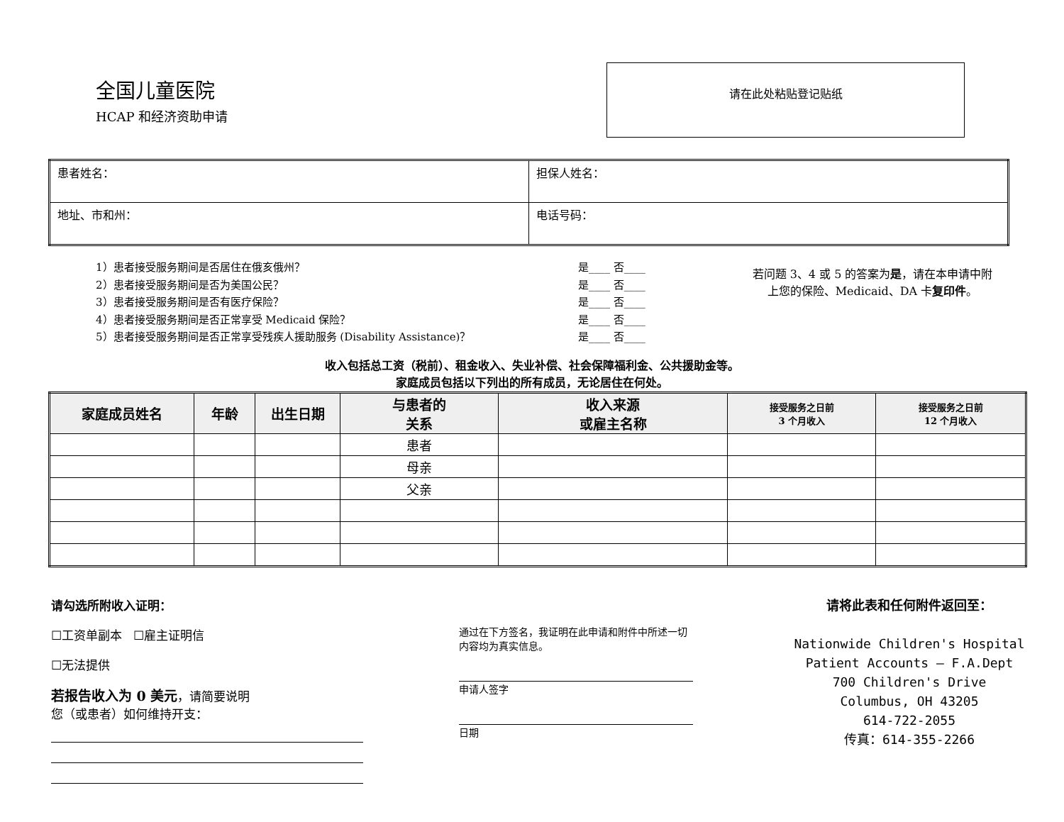全国儿童医院
HCAP 和经济资助申请
请在此处粘贴登记贴纸
| 患者姓名： | 担保人姓名： |
| 地址、市和州： | 电话号码： |
1）患者接受服务期间是否居住在俄亥俄州？
2）患者接受服务期间是否为美国公民？
3）患者接受服务期间是否有医疗保险？
4）患者接受服务期间是否正常享受 Medicaid 保险？
5）患者接受服务期间是否正常享受残疾人援助服务 (Disability Assistance)？
是____ 否____
是____ 否____
是____ 否____
是____ 否____
是____ 否____
若问题 3、4 或 5 的答案为是，请在本申请中附上您的保险、Medicaid、DA 卡复印件。
收入包括总工资（税前）、租金收入、失业补偿、社会保障福利金、公共援助金等。
家庭成员包括以下列出的所有成员，无论居住在何处。
| 家庭成员姓名 | 年龄 | 出生日期 | 与患者的 关系 | 收入来源 或雇主名称 | 接受服务之日前 3 个月收入 | 接受服务之日前 12 个月收入 |
| --- | --- | --- | --- | --- | --- | --- |
| | | | 患者 | | | |
| | | | 母亲 | | | |
| | | | 父亲 | | | |
请勾选所附收入证明：
☐工资单副本 ☐雇主证明信
☐无法提供
若报告收入为 0 美元，请简要说明
您（或患者）如何维持开支：
通过在下方签名，我证明在此申请和附件中所述一切
内容均为真实信息。
申请人签字
日期
请将此表和任何附件返回至：
Nationwide Children's Hospital
Patient Accounts – F.A.Dept
700 Children's Drive
Columbus, OH 43205
614-722-2055
传真：614-355-2266